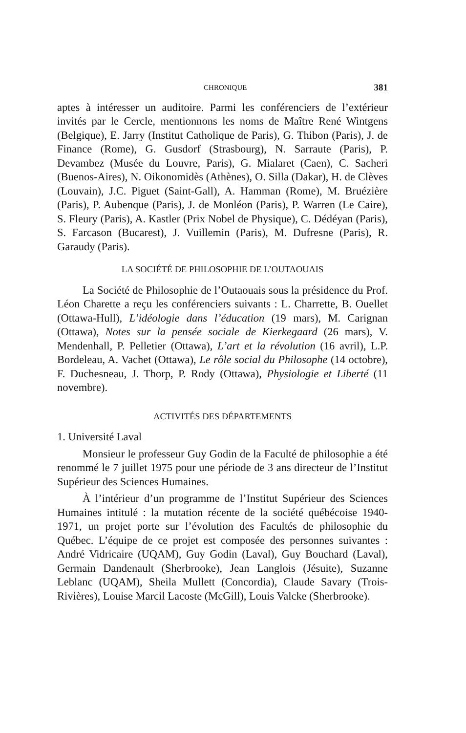CHRONIQUE 381
aptes à intéresser un auditoire. Parmi les conférenciers de l’extérieur invités par le Cercle, mentionnons les noms de Maître René Wintgens (Belgique), E. Jarry (Institut Catholique de Paris), G. Thibon (Paris), J. de Finance (Rome), G. Gusdorf (Strasbourg), N. Sarraute (Paris), P. Devambez (Musée du Louvre, Paris), G. Mialaret (Caen), C. Sacheri (Buenos-Aires), N. Oikonomidès (Athènes), O. Silla (Dakar), H. de Clèves (Louvain), J.C. Piguet (Saint-Gall), A. Hamman (Rome), M. Bruézière (Paris), P. Aubenque (Paris), J. de Monléon (Paris), P. Warren (Le Caire), S. Fleury (Paris), A. Kastler (Prix Nobel de Physique), C. Dédéyan (Paris), S. Farcason (Bucarest), J. Vuillemin (Paris), M. Dufresne (Paris), R. Garaudy (Paris).
LA SOCIÉTÉ DE PHILOSOPHIE DE L’OUTAOUAIS
La Société de Philosophie de l’Outaouais sous la présidence du Prof. Léon Charette a reçu les conférenciers suivants : L. Charrette, B. Ouellet (Ottawa-Hull), L’idéologie dans l’éducation (19 mars), M. Carignan (Ottawa), Notes sur la pensée sociale de Kierkegaard (26 mars), V. Mendenhall, P. Pelletier (Ottawa), L’art et la révolution (16 avril), L.P. Bordeleau, A. Vachet (Ottawa), Le rôle social du Philosophe (14 octobre), F. Duchesneau, J. Thorp, P. Rody (Ottawa), Physiologie et Liberté (11 novembre).
ACTIVITÉS DES DÉPARTEMENTS
1. Université Laval
Monsieur le professeur Guy Godin de la Faculté de philosophie a été renommé le 7 juillet 1975 pour une période de 3 ans directeur de l’Institut Supérieur des Sciences Humaines.
À l’intérieur d’un programme de l’Institut Supérieur des Sciences Humaines intitulé : la mutation récente de la société québécoise 1940-1971, un projet porte sur l’évolution des Facultés de philosophie du Québec. L’équipe de ce projet est composée des personnes suivantes : André Vidricaire (UQAM), Guy Godin (Laval), Guy Bouchard (Laval), Germain Dandenault (Sherbrooke), Jean Langlois (Jésuite), Suzanne Leblanc (UQAM), Sheila Mullett (Concordia), Claude Savary (Trois-Rivières), Louise Marcil Lacoste (McGill), Louis Valcke (Sherbrooke).